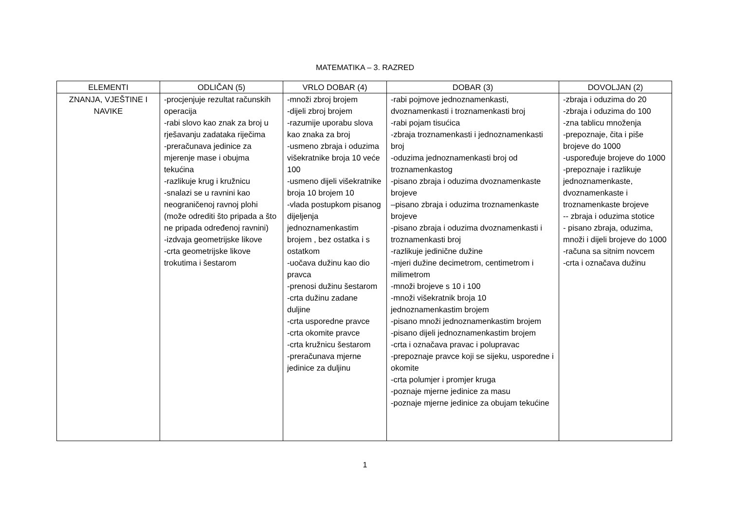MATEMATIKA – 3. RAZRED
| ELEMENTI | ODLIČAN (5) | VRLO DOBAR (4) | DOBAR (3) | DOVOLJAN (2) |
| --- | --- | --- | --- | --- |
| ZNANJA, VJEŠTINE I NAVIKE | -procjenjuje rezultat računskih operacija -rabi slovo kao znak za broj u rješavanju zadataka riječima -preračunava jedinice za mjerenje mase i obujma tekućina -razlikuje krug i kružnicu -snalazi se u ravnini kao neograničenoj ravnoj plohi (može odrediti što pripada a što ne pripada određenoj ravnini) -izdvaja geometrijske likove -crta geometrijske likove trokutima i šestarom | -množi zbroj brojem -dijeli zbroj brojem -razumije uporabu slova kao znaka za broj -usmeno zbraja i oduzima višekratnike broja 10 veće 100 -usmeno dijeli višekratnike broja 10 brojem 10 -vlada postupkom pisanog dijeljenja jednoznamenkastim brojem , bez ostatka i s ostatkom -uočava dužinu kao dio pravca -prenosi dužinu šestarom -crta dužinu zadane duljine -crta usporedne pravce -crta okomite pravce -crta kružnicu šestarom -preračunava mjerne jedinice za duljinu | -rabi pojmove jednoznamenkasti, dvoznamenkasti i troznamenkasti broj -rabi pojam tisućica -zbraja troznamenkasti i jednoznamenkasti broj -oduzima jednoznamenkasti broj od troznamenkastog -pisano zbraja i oduzima dvoznamenkaste brojeve –pisano zbraja i oduzima troznamenkaste brojeve -pisano zbraja i oduzima dvoznamenkasti i troznamenkasti broj -razlikuje jedinične dužine -mjeri dužine decimetrom, centimetrom i milimetrom -množi brojeve s 10 i 100 -množi višekratnik broja 10 jednoznamenkastim brojem -pisano množi jednoznamenkastim brojem -pisano dijeli jednoznamenkastim brojem -crta i označava pravac i polupravac -prepoznaje pravce koji se sijeku, usporedne i okomite -crta polumjer i promjer kruga -poznaje mjerne jedinice za masu -poznaje mjerne jedinice za obujam tekućine | -zbraja i oduzima do 20 -zbraja i oduzima do 100 -zna tablicu množenja -prepoznaje, čita i piše brojeve do 1000 -uspoređuje brojeve do 1000 -prepoznaje i razlikuje jednoznamenkaste, dvoznamenkaste i troznamenkaste brojeve -- zbraja i oduzima stotice - pisano zbraja, oduzima, množi i dijeli brojeve do 1000 -računa sa sitnim novcem -crta i označava dužinu |
1